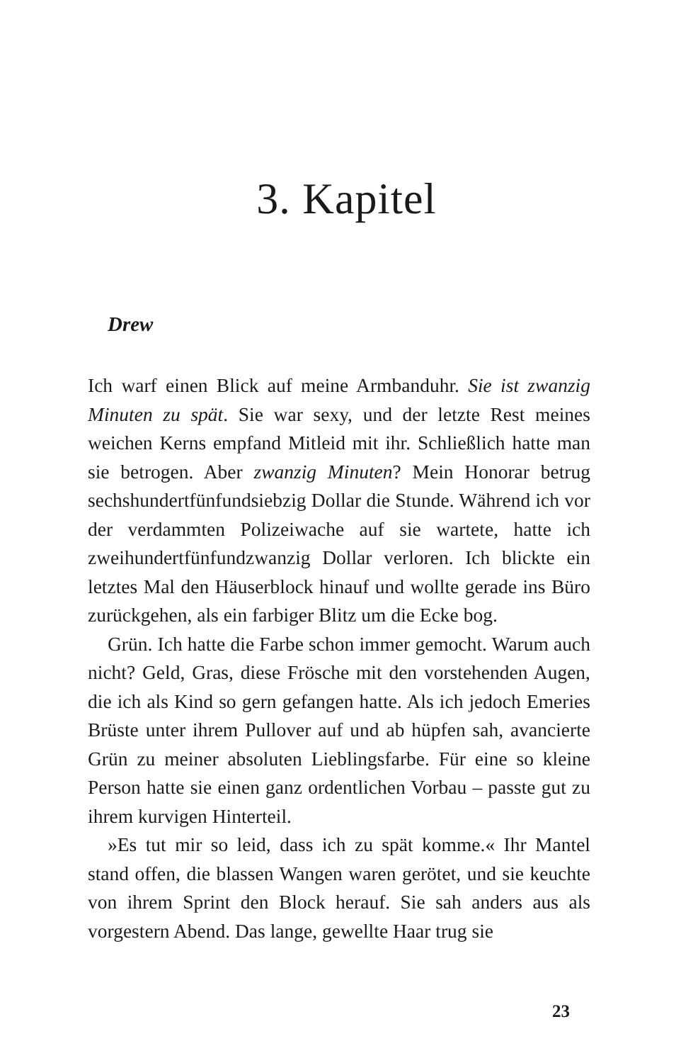3. Kapitel
Drew
Ich warf einen Blick auf meine Armbanduhr. Sie ist zwanzig Minuten zu spät. Sie war sexy, und der letzte Rest meines weichen Kerns empfand Mitleid mit ihr. Schließlich hatte man sie betrogen. Aber zwanzig Minuten? Mein Honorar betrug sechshundertfünfundsiebzig Dollar die Stunde. Während ich vor der verdammten Polizeiwache auf sie wartete, hatte ich zweihundertfünfundzwanzig Dollar verloren. Ich blickte ein letztes Mal den Häuserblock hinauf und wollte gerade ins Büro zurückgehen, als ein farbiger Blitz um die Ecke bog.
Grün. Ich hatte die Farbe schon immer gemocht. Warum auch nicht? Geld, Gras, diese Frösche mit den vorstehenden Augen, die ich als Kind so gern gefangen hatte. Als ich jedoch Emeries Brüste unter ihrem Pullover auf und ab hüpfen sah, avancierte Grün zu meiner absoluten Lieblingsfarbe. Für eine so kleine Person hatte sie einen ganz ordentlichen Vorbau – passte gut zu ihrem kurvigen Hinterteil.
»Es tut mir so leid, dass ich zu spät komme.« Ihr Mantel stand offen, die blassen Wangen waren gerötet, und sie keuchte von ihrem Sprint den Block herauf. Sie sah anders aus als vorgestern Abend. Das lange, gewellte Haar trug sie
23